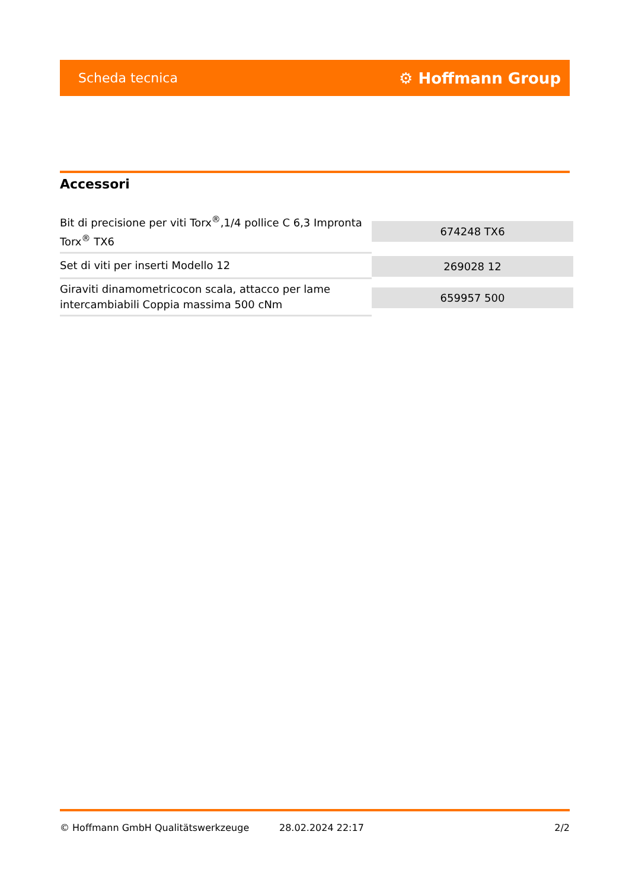Scheda tecnica ⚙ Hoffmann Group
Accessori
| Bit di precisione per viti Torx<sup>®</sup>,1/4 pollice C 6,3 Impronta Torx<sup>®</sup> TX6 | 674248 TX6 |
| Set di viti per inserti Modello 12 | 269028 12 |
| Giraviti dinamometricocon scala, attacco per lame intercambiabili Coppia massima 500 cNm | 659957 500 |
© Hoffmann GmbH Qualitätswerkzeuge 28.02.2024 22:17 2/2